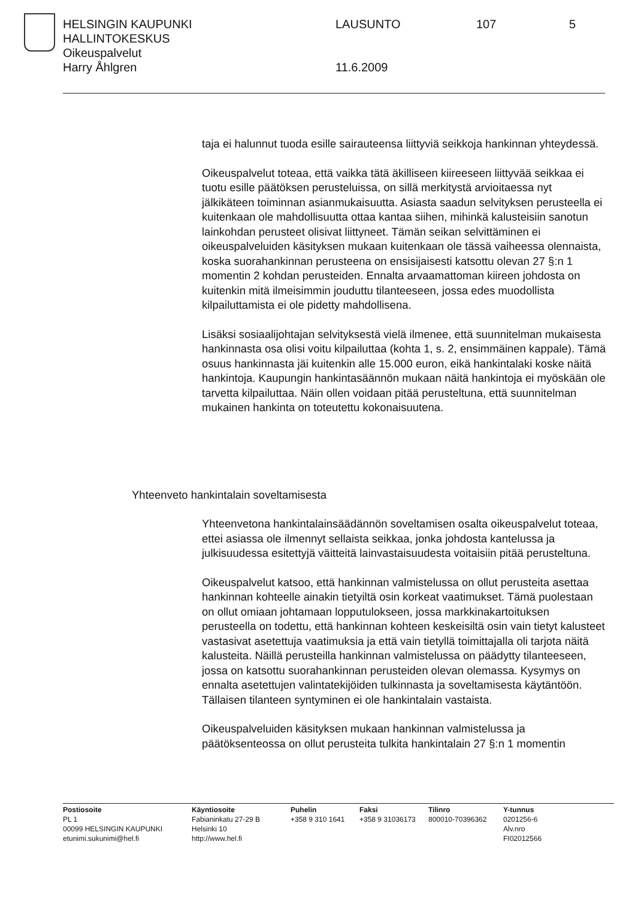HELSINGIN KAUPUNKI LAUSUNTO 107 5
HALLINTOKESKUS
Oikeuspalvelut
Harry Åhlgren 11.6.2009
taja ei halunnut tuoda esille sairauteensa liittyviä seikkoja hankinnan yhteydessä.
Oikeuspalvelut toteaa, että vaikka tätä äkilliseen kiireeseen liittyvää seikkaa ei tuotu esille päätöksen perusteluissa, on sillä merkitystä arvioitaessa nyt jälkikäteen toiminnan asianmukaisuutta. Asiasta saadun selvityksen perusteella ei kuitenkaan ole mahdollisuutta ottaa kantaa siihen, mihinkä kalusteisiin sanotun lainkohdan perusteet olisivat liittyneet. Tämän seikan selvittäminen ei oikeuspalveluiden käsityksen mukaan kuitenkaan ole tässä vaiheessa olennaista, koska suorahankinnan perusteena on ensisijaisesti katsottu olevan 27 §:n 1 momentin 2 kohdan perusteiden. Ennalta arvaamattoman kiireen johdosta on kuitenkin mitä ilmeisimmin jouduttu tilanteeseen, jossa edes muodollista kilpailuttamista ei ole pidetty mahdollisena.
Lisäksi sosiaalijohtajan selvityksestä vielä ilmenee, että suunnitelman mukaisesta hankinnasta osa olisi voitu kilpailuttaa (kohta 1, s. 2, ensimmäinen kappale). Tämä osuus hankinnasta jäi kuitenkin alle 15.000 euron, eikä hankintalaki koske näitä hankintoja. Kaupungin hankintasäännön mukaan näitä hankintoja ei myöskään ole tarvetta kilpailuttaa. Näin ollen voidaan pitää perusteltuna, että suunnitelman mukainen hankinta on toteutettu kokonaisuutena.
Yhteenveto hankintalain soveltamisesta
Yhteenvetona hankintalainsäädännön soveltamisen osalta oikeuspalvelut toteaa, ettei asiassa ole ilmennyt sellaista seikkaa, jonka johdosta kantelussa ja julkisuudessa esitettyjä väitteitä lainvastaisuudesta voitaisiin pitää perusteltuna.
Oikeuspalvelut katsoo, että hankinnan valmistelussa on ollut perusteita asettaa hankinnan kohteelle ainakin tietyiltä osin korkeat vaatimukset. Tämä puolestaan on ollut omiaan johtamaan lopputulokseen, jossa markkinakartoituksen perusteella on todettu, että hankinnan kohteen keskeisiltä osin vain tietyt kalusteet vastasivat asetettuja vaatimuksia ja että vain tietyllä toimittajalla oli tarjota näitä kalusteita. Näillä perusteilla hankinnan valmistelussa on päädytty tilanteeseen, jossa on katsottu suorahankinnan perusteiden olevan olemassa. Kysymys on ennalta asetettujen valintatekijöiden tulkinnasta ja soveltamisesta käytäntöön. Tällaisen tilanteen syntyminen ei ole hankintalain vastaista.
Oikeuspalveluiden käsityksen mukaan hankinnan valmistelussa ja päätöksenteossa on ollut perusteita tulkita hankintalain 27 §:n 1 momentin
Postiosoite
PL 1
00099 HELSINGIN KAUPUNKI
etunimi.sukunimi@hel.fi
Käyntiosoite
Fabianinkatu 27-29 B
Helsinki 10
http://www.hel.fi
Puhelin
+358 9 310 1641
Faksi
+358 9 31036173
Tilinro
800010-70396362
Y-tunnus
0201256-6
Alv.nro
FI02012566